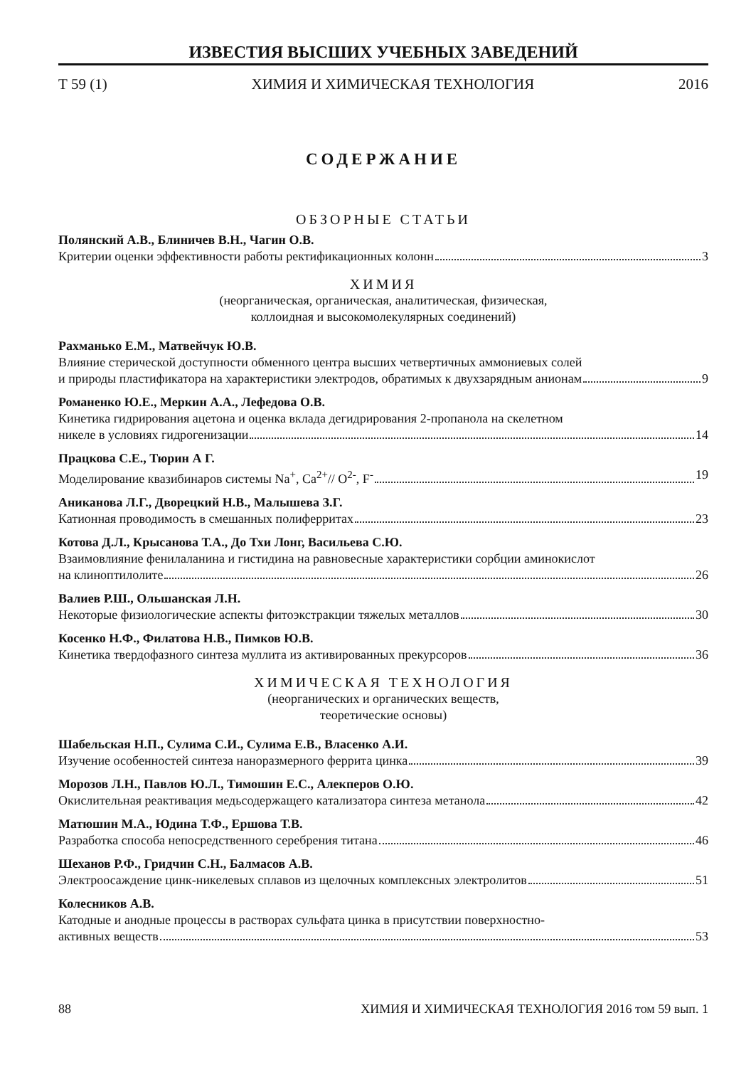ИЗВЕСТИЯ ВЫСШИХ УЧЕБНЫХ ЗАВЕДЕНИЙ
Т 59 (1) ХИМИЯ И ХИМИЧЕСКАЯ ТЕХНОЛОГИЯ 2016
СОДЕРЖАНИЕ
ОБЗОРНЫЕ СТАТЬИ
Полянский А.В., Блиничев В.Н., Чагин О.В.
Критерии оценки эффективности работы ректификационных колонн 3
ХИМИЯ
(неорганическая, органическая, аналитическая, физическая,
коллоидная и высокомолекулярных соединений)
Рахманько Е.М., Матвейчук Ю.В.
Влияние стерической доступности обменного центра высших четвертичных аммониевых солей
и природы пластификатора на характеристики электродов, обратимых к двухзарядным анионам 9
Романенко Ю.Е., Меркин А.А., Лефедова О.В.
Кинетика гидрирования ацетона и оценка вклада дегидрирования 2-пропанола на скелетном
никеле в условиях гидрогенизации 14
Працкова С.Е., Тюрин А Г.
Моделирование квазибинаров системы Na<sup>+</sup>, Ca<sup>2+</sup>// O<sup>2-</sup>, F<sup>-</sup> 19
Аниканова Л.Г., Дворецкий Н.В., Малышева З.Г.
Катионная проводимость в смешанных полиферритах 23
Котова Д.Л., Крысанова Т.А., До Тхи Лонг, Васильева С.Ю.
Взаимовлияние фенилаланина и гистидина на равновесные характеристики сорбции аминокислот
на клиноптилолите 26
Валиев Р.Ш., Ольшанская Л.Н.
Некоторые физиологические аспекты фитоэкстракции тяжелых металлов 30
Косенко Н.Ф., Филатова Н.В., Пимков Ю.В.
Кинетика твердофазного синтеза муллита из активированных прекурсоров 36
ХИМИЧЕСКАЯ ТЕХНОЛОГИЯ
(неорганических и органических веществ,
теоретические основы)
Шабельская Н.П., Сулима С.И., Сулима Е.В., Власенко А.И.
Изучение особенностей синтеза наноразмерного феррита цинка 39
Морозов Л.Н., Павлов Ю.Л., Тимошин Е.С., Алекперов О.Ю.
Окислительная реактивация медьсодержащего катализатора синтеза метанола 42
Матюшин М.А., Юдина Т.Ф., Ершова Т.В.
Разработка способа непосредственного серебрения титана 46
Шеханов Р.Ф., Гридчин С.Н., Балмасов А.В.
Электроосаждение цинк-никелевых сплавов из щелочных комплексных электролитов 51
Колесников А.В.
Катодные и анодные процессы в растворах сульфата цинка в присутствии поверхностно-
активных веществ 53
88 ХИМИЯ И ХИМИЧЕСКАЯ ТЕХНОЛОГИЯ 2016 том 59 вып. 1